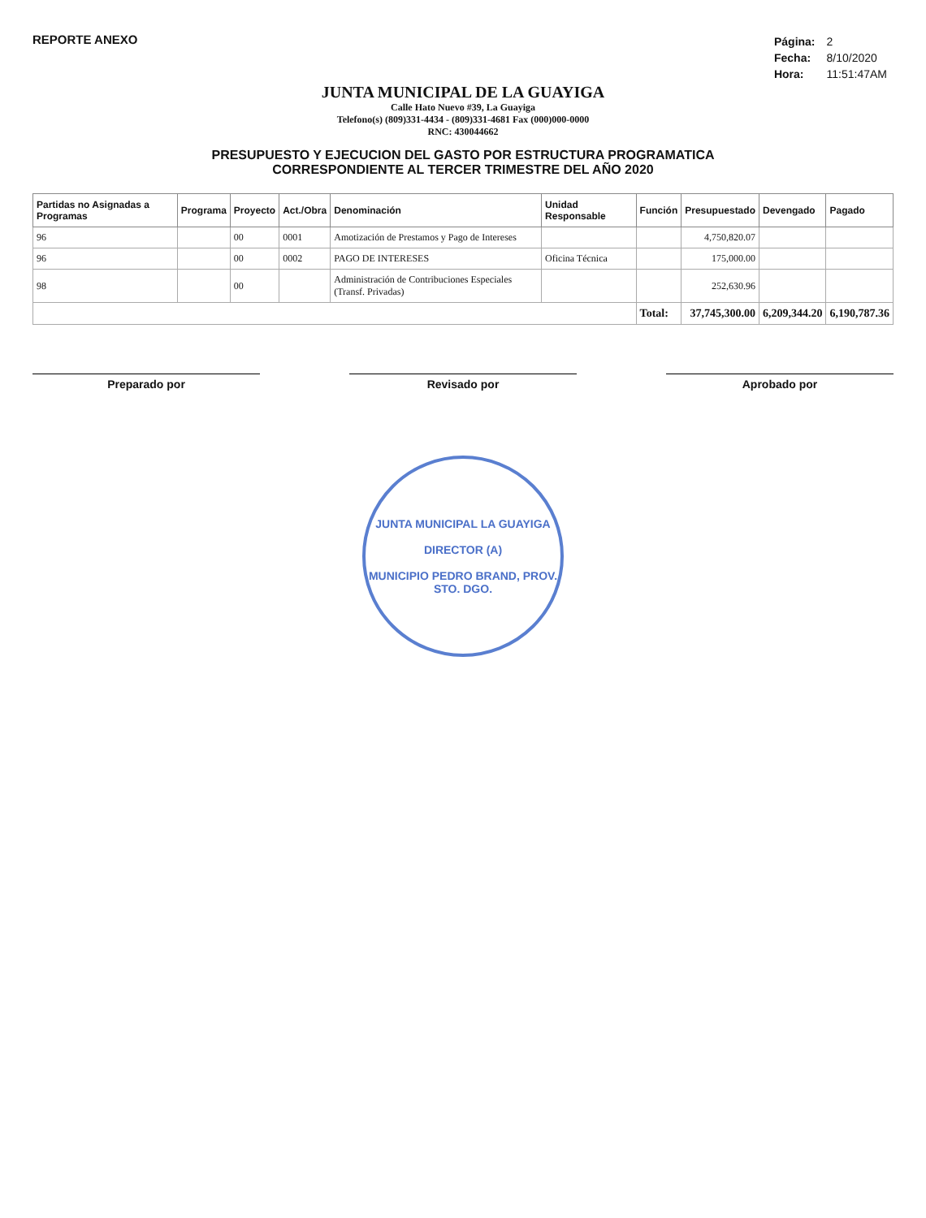REPORTE ANEXO
| Página: | 2 |
| Fecha: | 8/10/2020 |
| Hora: | 11:51:47AM |
JUNTA MUNICIPAL DE LA GUAYIGA
Calle Hato Nuevo #39, La Guayiga
Telefono(s) (809)331-4434 - (809)331-4681 Fax (000)000-0000
RNC: 430044662
PRESUPUESTO Y EJECUCION DEL GASTO POR ESTRUCTURA PROGRAMATICA
CORRESPONDIENTE AL TERCER TRIMESTRE DEL AÑO 2020
| Partidas no Asignadas a Programas | Programa | Proyecto | Act./Obra | Denominación | Unidad Responsable | Función | Presupuestado | Devengado | Pagado |
| --- | --- | --- | --- | --- | --- | --- | --- | --- | --- |
| 96 | | 00 | 0001 | Amotización de Prestamos y Pago de Intereses | | | 4,750,820.07 | | |
| 96 | | 00 | 0002 | PAGO DE INTERESES | Oficina Técnica | | 175,000.00 | | |
| 98 | | 00 | | Administración de Contribuciones Especiales (Transf. Privadas) | | | 252,630.96 | | |
| | | | | | | Total: | 37,745,300.00 | 6,209,344.20 | 6,190,787.36 |
Preparado por Revisado por Aprobado por
JUNTA MUNICIPAL LA GUAYIGA
DIRECTOR (A)
MUNICIPIO PEDRO BRAND, PROV. STO. DGO.